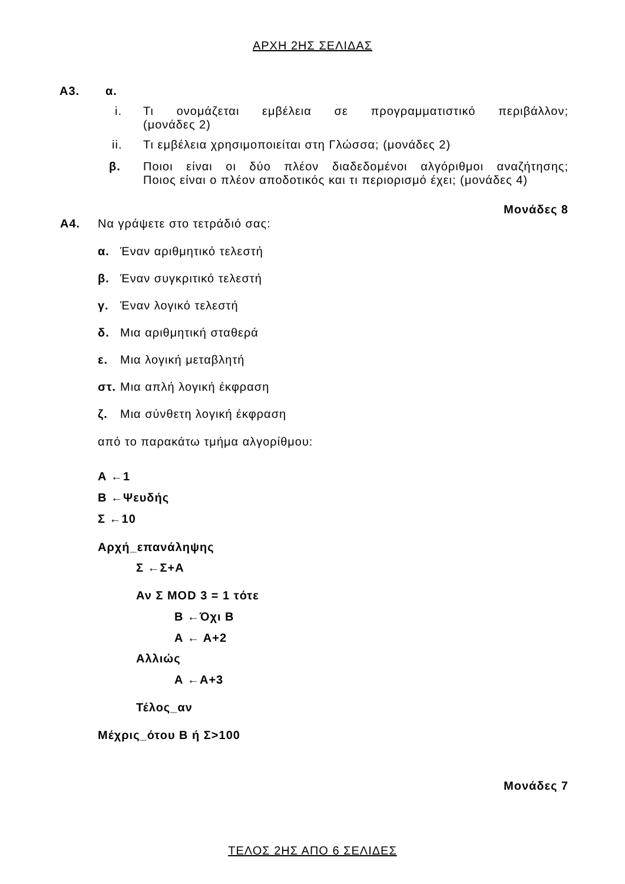ΑΡΧΗ 2ΗΣ ΣΕΛΙΔΑΣ
Α3. α.
i. Τι ονομάζεται εμβέλεια σε προγραμματιστικό περιβάλλον;
(μονάδες 2)
ii. Τι εμβέλεια χρησιμοποιείται στη Γλώσσα; (μονάδες 2)
β. Ποιοι είναι οι δύο πλέον διαδεδομένοι αλγόριθμοι αναζήτησης;
Ποιος είναι ο πλέον αποδοτικός και τι περιορισμό έχει; (μονάδες 4)
Μονάδες 8
Α4. Να γράψετε στο τετράδιό σας:
α. Έναν αριθμητικό τελεστή
β. Έναν συγκριτικό τελεστή
γ. Έναν λογικό τελεστή
δ. Μια αριθμητική σταθερά
ε. Μια λογική μεταβλητή
στ. Μια απλή λογική έκφραση
ζ. Μια σύνθετη λογική έκφραση
από το παρακάτω τμήμα αλγορίθμου:
Α ←1
Β ←Ψευδής
Σ ←10
Αρχή_επανάληψης
Σ ←Σ+Α
Αν Σ MOD 3 = 1 τότε
Β ←Όχι Β
Α ← Α+2
Αλλιώς
Α ←Α+3
Τέλος_αν
Μέχρις_ότου Β ή Σ>100
Μονάδες 7
ΤΕΛΟΣ 2ΗΣ ΑΠΟ 6 ΣΕΛΙΔΕΣ